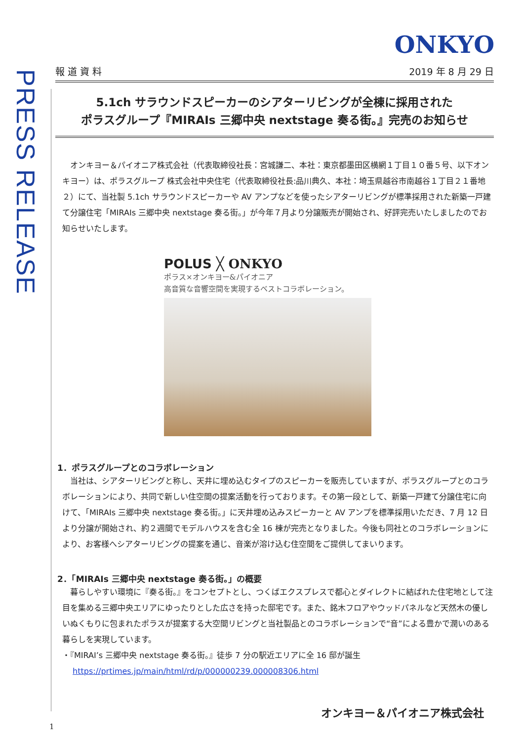ONKYO
PRESS RELEASE
報 道 資 料 2019 年 8 月 29 日
5.1ch サラウンドスピーカーのシアターリビングが全棟に採用された
ポラスグループ『MIRAIs 三郷中央 nextstage 奏る街。』完売のお知らせ
　オンキヨー＆パイオニア株式会社（代表取締役社長：宮城謙二、本社：東京都墨田区横網１丁目１０番５号、以下オンキヨー）は、ポラスグループ 株式会社中央住宅（代表取締役社長:品川典久、本社：埼玉県越谷市南越谷１丁目２１番地２）にて、当社製 5.1ch サラウンドスピーカーや AV アンプなどを使ったシアターリビングが標準採用された新築一戸建て分譲住宅「MIRAIs 三郷中央 nextstage 奏る街。」が今年７月より分譲販売が開始され、好評完売いたしましたのでお知らせいたします。
POLUS ╳ ONKYO
ポラス×オンキヨー&パイオニア
高音質な音響空間を実現するベストコラボレーション。
1．ポラスグループとのコラボレーション
　当社は、シアターリビングと称し、天井に埋め込むタイプのスピーカーを販売していますが、ポラスグループとのコラボレーションにより、共同で新しい住空間の提案活動を行っております。その第一段として、新築一戸建て分譲住宅に向けて、「MIRAIs 三郷中央 nextstage 奏る街。」に天井埋め込みスピーカーと AV アンプを標準採用いただき、7 月 12 日より分譲が開始され、約２週間でモデルハウスを含む全 16 棟が完売となりました。今後も同社とのコラボレーションにより、お客様へシアターリビングの提案を通じ、音楽が溶け込む住空間をご提供してまいります。
2．「MIRAIs 三郷中央 nextstage 奏る街。」の概要
　暮らしやすい環境に『奏る街。』をコンセプトとし、つくばエクスプレスで都心とダイレクトに結ばれた住宅地として注目を集める三郷中央エリアにゆったりとした広さを持った邸宅です。また、銘木フロアやウッドパネルなど天然木の優しいぬくもりに包まれたポラスが提案する大空間リビングと当社製品とのコラボレーションで“音”による豊かで潤いのある暮らしを実現しています。
・『MIRAI’s 三郷中央 nextstage 奏る街。』徒歩 7 分の駅近エリアに全 16 邸が誕生
　 https://prtimes.jp/main/html/rd/p/000000239.000008306.html
オンキヨー＆パイオニア株式会社
1